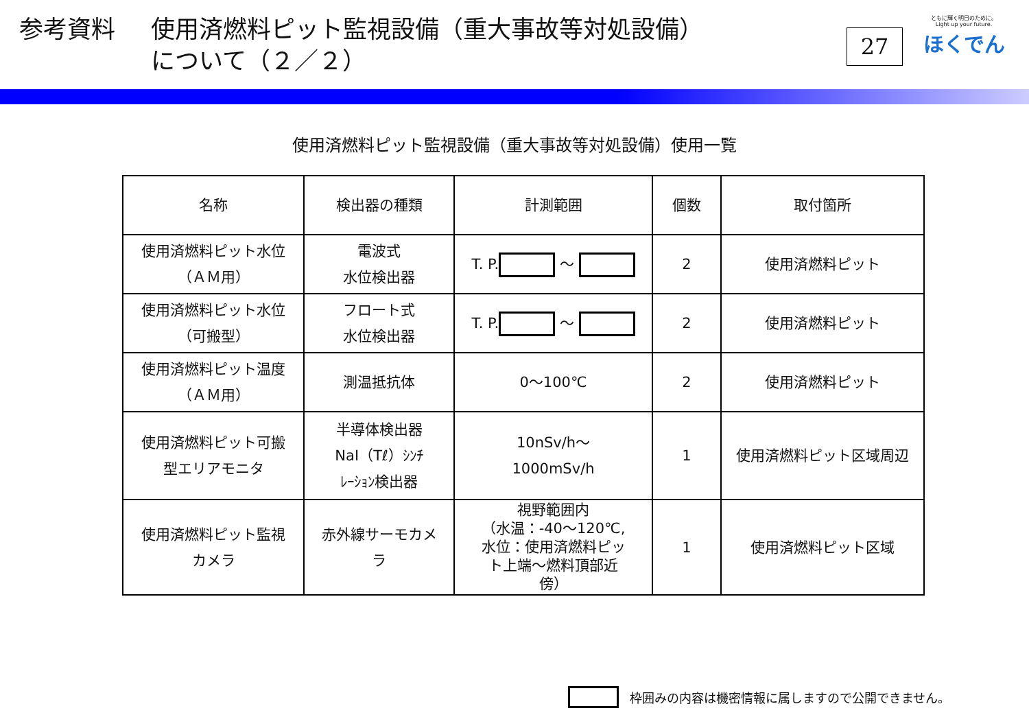参考資料 使用済燃料ピット監視設備（重大事故等対処設備）
について（２／２）
27
ともに輝く明日のために。
Light up your future.
ほくでん
使用済燃料ピット監視設備（重大事故等対処設備）使用一覧
| 名称 | 検出器の種類 | 計測範囲 | 個数 | 取付箇所 |
| --- | --- | --- | --- | --- |
| 使用済燃料ピット水位 （ＡＭ用） | 電波式 水位検出器 | T. P. ～ | 2 | 使用済燃料ピット |
| 使用済燃料ピット水位 （可搬型） | フロート式 水位検出器 | T. P. ～ | 2 | 使用済燃料ピット |
| 使用済燃料ピット温度 （ＡＭ用） | 測温抵抗体 | 0～100℃ | 2 | 使用済燃料ピット |
| 使用済燃料ピット可搬 型エリアモニタ | 半導体検出器 NaI（Tℓ）ｼﾝﾁ ﾚｰｼｮﾝ検出器 | 10nSv/h～ 1000mSv/h | 1 | 使用済燃料ピット区域周辺 |
| 使用済燃料ピット監視 カメラ | 赤外線サーモカメ ラ | 視野範囲内 （水温：-40～120℃, 水位：使用済燃料ピッ ト上端～燃料頂部近 傍） | 1 | 使用済燃料ピット区域 |
枠囲みの内容は機密情報に属しますので公開できません。